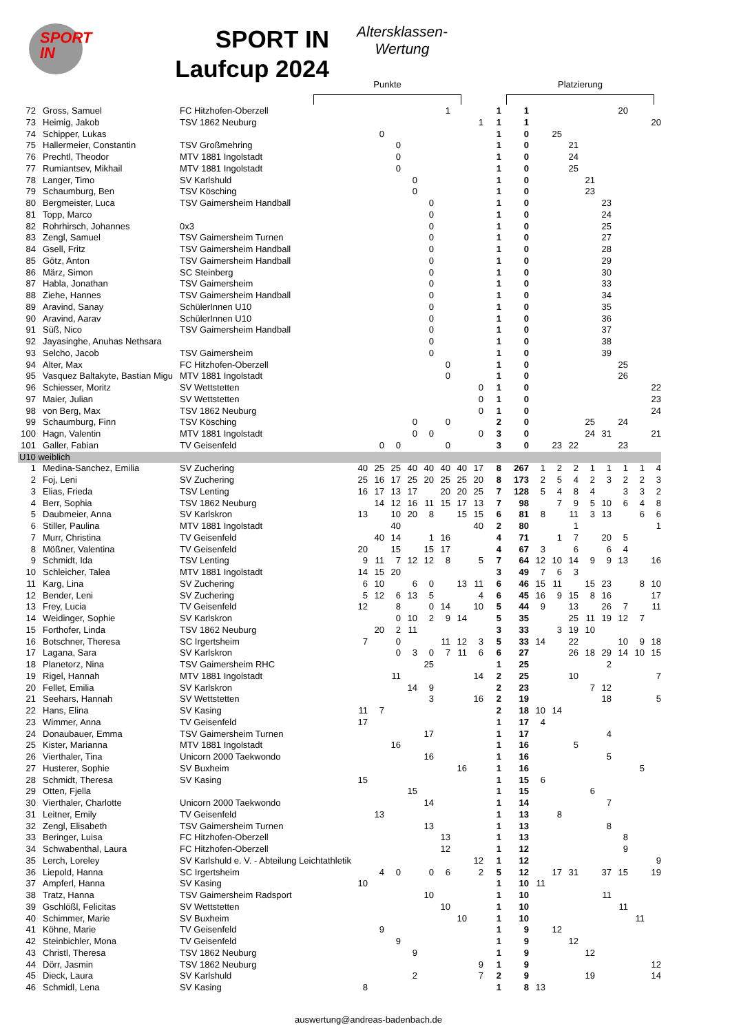SPORT
IN
SPORT IN
Laufcup 2024
Altersklassen-
Wertung
Punkte Platzierung
| 72 | Gross, Samuel | FC Hitzhofen-Oberzell | | | | | | 1 | | | 1 | 1 | | | | | | 20 | | |
| 73 | Heimig, Jakob | TSV 1862 Neuburg | | | | | | | | 1 | 1 | 1 | | | | | | | | 20 |
| 74 | Schipper, Lukas | | | 0 | | | | | | | 1 | 0 | | 25 | | | | | | |
| 75 | Hallermeier, Constantin | TSV Großmehring | | | 0 | | | | | | 1 | 0 | | | 21 | | | | | |
| 76 | Prechtl, Theodor | MTV 1881 Ingolstadt | | | 0 | | | | | | 1 | 0 | | | 24 | | | | | |
| 77 | Rumiantsev, Mikhail | MTV 1881 Ingolstadt | | | 0 | | | | | | 1 | 0 | | | 25 | | | | | |
| 78 | Langer, Timo | SV Karlshuld | | | | 0 | | | | | 1 | 0 | | | | 21 | | | | |
| 79 | Schaumburg, Ben | TSV Kösching | | | | 0 | | | | | 1 | 0 | | | | 23 | | | | |
| 80 | Bergmeister, Luca | TSV Gaimersheim Handball | | | | | 0 | | | | 1 | 0 | | | | | 23 | | | |
| 81 | Topp, Marco | | | | | | 0 | | | | 1 | 0 | | | | | 24 | | | |
| 82 | Rohrhirsch, Johannes | 0x3 | | | | | 0 | | | | 1 | 0 | | | | | 25 | | | |
| 83 | Zengl, Samuel | TSV Gaimersheim Turnen | | | | | 0 | | | | 1 | 0 | | | | | 27 | | | |
| 84 | Gsell, Fritz | TSV Gaimersheim Handball | | | | | 0 | | | | 1 | 0 | | | | | 28 | | | |
| 85 | Götz, Anton | TSV Gaimersheim Handball | | | | | 0 | | | | 1 | 0 | | | | | 29 | | | |
| 86 | März, Simon | SC Steinberg | | | | | 0 | | | | 1 | 0 | | | | | 30 | | | |
| 87 | Habla, Jonathan | TSV Gaimersheim | | | | | 0 | | | | 1 | 0 | | | | | 33 | | | |
| 88 | Ziehe, Hannes | TSV Gaimersheim Handball | | | | | 0 | | | | 1 | 0 | | | | | 34 | | | |
| 89 | Aravind, Sanay | SchülerInnen U10 | | | | | 0 | | | | 1 | 0 | | | | | 35 | | | |
| 90 | Aravind, Aarav | SchülerInnen U10 | | | | | 0 | | | | 1 | 0 | | | | | 36 | | | |
| 91 | Süß, Nico | TSV Gaimersheim Handball | | | | | 0 | | | | 1 | 0 | | | | | 37 | | | |
| 92 | Jayasinghe, Anuhas Nethsara | | | | | | 0 | | | | 1 | 0 | | | | | 38 | | | |
| 93 | Selcho, Jacob | TSV Gaimersheim | | | | | 0 | | | | 1 | 0 | | | | | 39 | | | |
| 94 | Alter, Max | FC Hitzhofen-Oberzell | | | | | | 0 | | | 1 | 0 | | | | | | 25 | | |
| 95 | Vasquez Baltakyte, Bastian Migu | MTV 1881 Ingolstadt | | | | | | 0 | | | 1 | 0 | | | | | | 26 | | |
| 96 | Schiesser, Moritz | SV Wettstetten | | | | | | | | 0 | 1 | 0 | | | | | | | | 22 |
| 97 | Maier, Julian | SV Wettstetten | | | | | | | | 0 | 1 | 0 | | | | | | | | 23 |
| 98 | von Berg, Max | TSV 1862 Neuburg | | | | | | | | 0 | 1 | 0 | | | | | | | | 24 |
| 99 | Schaumburg, Finn | TSV Kösching | | | | 0 | | 0 | | | 2 | 0 | | | | 25 | | 24 | | |
| 100 | Hagn, Valentin | MTV 1881 Ingolstadt | | | | 0 | 0 | | | 0 | 3 | 0 | | | | 24 | 31 | | | 21 |
| 101 | Galler, Fabian | TV Geisenfeld | | 0 | 0 | | | 0 | | | 3 | 0 | | 23 | 22 | | | 23 | | |
| U10 weiblich | | | | | | | | | | | | | | | | | | | | |
| 1 | Medina-Sanchez, Emilia | SV Zuchering | 40 | 25 | 25 | 40 | 40 | 40 | 40 | 17 | 8 | 267 | 1 | 2 | 2 | 1 | 1 | 1 | 1 | 4 |
| 2 | Foj, Leni | SV Zuchering | 25 | 16 | 17 | 25 | 20 | 25 | 25 | 20 | 8 | 173 | 2 | 5 | 4 | 2 | 3 | 2 | 2 | 3 |
| 3 | Elias, Frieda | TSV Lenting | 16 | 17 | 13 | 17 | | 20 | 20 | 25 | 7 | 128 | 5 | 4 | 8 | 4 | | 3 | 3 | 2 |
| 4 | Berr, Sophia | TSV 1862 Neuburg | | 14 | 12 | 16 | 11 | 15 | 17 | 13 | 7 | 98 | | 7 | 9 | 5 | 10 | 6 | 4 | 8 |
| 5 | Daubmeier, Anna | SV Karlskron | 13 | | 10 | 20 | 8 | | 15 | 15 | 6 | 81 | 8 | | 11 | 3 | 13 | | 6 | 6 |
| 6 | Stiller, Paulina | MTV 1881 Ingolstadt | | | 40 | | | | | 40 | 2 | 80 | | | 1 | | | | | 1 |
| 7 | Murr, Christina | TV Geisenfeld | | 40 | 14 | | 1 | 16 | | | 4 | 71 | | 1 | 7 | | 20 | 5 | | |
| 8 | Mößner, Valentina | TV Geisenfeld | 20 | | 15 | | 15 | 17 | | | 4 | 67 | 3 | | 6 | | 6 | 4 | | |
| 9 | Schmidt, Ida | TSV Lenting | 9 | 11 | 7 | 12 | 12 | 8 | | 5 | 7 | 64 | 12 | 10 | 14 | 9 | 9 | 13 | | 16 |
| 10 | Schleicher, Talea | MTV 1881 Ingolstadt | 14 | 15 | 20 | | | | | | 3 | 49 | 7 | 6 | 3 | | | | | |
| 11 | Karg, Lina | SV Zuchering | 6 | 10 | | 6 | 0 | | 13 | 11 | 6 | 46 | 15 | 11 | | 15 | 23 | | 8 | 10 |
| 12 | Bender, Leni | SV Zuchering | 5 | 12 | 6 | 13 | 5 | | | 4 | 6 | 45 | 16 | 9 | 15 | 8 | 16 | | | 17 |
| 13 | Frey, Lucia | TV Geisenfeld | 12 | | 8 | | 0 | 14 | | 10 | 5 | 44 | 9 | | 13 | | 26 | 7 | | 11 |
| 14 | Weidinger, Sophie | SV Karlskron | | | 0 | 10 | 2 | 9 | 14 | | 5 | 35 | | | 25 | 11 | 19 | 12 | 7 | |
| 15 | Forthofer, Linda | TSV 1862 Neuburg | | 20 | 2 | 11 | | | | | 3 | 33 | | 3 | 19 | 10 | | | | |
| 16 | Botschner, Theresa | SC Irgertsheim | 7 | | 0 | | | 11 | 12 | 3 | 5 | 33 | 14 | | 22 | | | 10 | 9 | 18 |
| 17 | Lagana, Sara | SV Karlskron | | | 0 | 3 | 0 | 7 | 11 | 6 | 6 | 27 | | | 26 | 18 | 29 | 14 | 10 | 15 |
| 18 | Planetorz, Nina | TSV Gaimersheim RHC | | | | | 25 | | | | 1 | 25 | | | | | 2 | | | |
| 19 | Rigel, Hannah | MTV 1881 Ingolstadt | | | 11 | | | | | 14 | 2 | 25 | | | 10 | | | | | 7 |
| 20 | Fellet, Emilia | SV Karlskron | | | | 14 | 9 | | | | 2 | 23 | | | | 7 | 12 | | | |
| 21 | Seehars, Hannah | SV Wettstetten | | | | | 3 | | | 16 | 2 | 19 | | | | | 18 | | | 5 |
| 22 | Hans, Elina | SV Kasing | 11 | 7 | | | | | | | 2 | 18 | 10 | 14 | | | | | | |
| 23 | Wimmer, Anna | TV Geisenfeld | 17 | | | | | | | | 1 | 17 | 4 | | | | | | | |
| 24 | Donaubauer, Emma | TSV Gaimersheim Turnen | | | | | 17 | | | | 1 | 17 | | | | | 4 | | | |
| 25 | Kister, Marianna | MTV 1881 Ingolstadt | | | 16 | | | | | | 1 | 16 | | | 5 | | | | | |
| 26 | Vierthaler, Tina | Unicorn 2000 Taekwondo | | | | | 16 | | | | 1 | 16 | | | | | 5 | | | |
| 27 | Husterer, Sophie | SV Buxheim | | | | | | | 16 | | 1 | 16 | | | | | | | 5 | |
| 28 | Schmidt, Theresa | SV Kasing | 15 | | | | | | | | 1 | 15 | 6 | | | | | | | |
| 29 | Otten, Fjella | | | | | 15 | | | | | 1 | 15 | | | | 6 | | | | |
| 30 | Vierthaler, Charlotte | Unicorn 2000 Taekwondo | | | | | 14 | | | | 1 | 14 | | | | | 7 | | | |
| 31 | Leitner, Emily | TV Geisenfeld | | 13 | | | | | | | 1 | 13 | | 8 | | | | | | |
| 32 | Zengl, Elisabeth | TSV Gaimersheim Turnen | | | | | 13 | | | | 1 | 13 | | | | | 8 | | | |
| 33 | Beringer, Luisa | FC Hitzhofen-Oberzell | | | | | | 13 | | | 1 | 13 | | | | | | 8 | | |
| 34 | Schwabenthal, Laura | FC Hitzhofen-Oberzell | | | | | | 12 | | | 1 | 12 | | | | | | 9 | | |
| 35 | Lerch, Loreley | SV Karlshuld e. V. - Abteilung Leichtathletik | | | | | | | | 12 | 1 | 12 | | | | | | | | 9 |
| 36 | Liepold, Hanna | SC Irgertsheim | | 4 | 0 | | 0 | 6 | | 2 | 5 | 12 | | 17 | 31 | | 37 | 15 | | 19 |
| 37 | Ampferl, Hanna | SV Kasing | 10 | | | | | | | | 1 | 10 | 11 | | | | | | | |
| 38 | Tratz, Hanna | TSV Gaimersheim Radsport | | | | | 10 | | | | 1 | 10 | | | | | 11 | | | |
| 39 | Gschlößl, Felicitas | SV Wettstetten | | | | | | 10 | | | 1 | 10 | | | | | | 11 | | |
| 40 | Schimmer, Marie | SV Buxheim | | | | | | | 10 | | 1 | 10 | | | | | | | 11 | |
| 41 | Köhne, Marie | TV Geisenfeld | | 9 | | | | | | | 1 | 9 | | 12 | | | | | | |
| 42 | Steinbichler, Mona | TV Geisenfeld | | | 9 | | | | | | 1 | 9 | | | 12 | | | | | |
| 43 | Christl, Theresa | TSV 1862 Neuburg | | | | 9 | | | | | 1 | 9 | | | | 12 | | | | |
| 44 | Dörr, Jasmin | TSV 1862 Neuburg | | | | | | | | 9 | 1 | 9 | | | | | | | | 12 |
| 45 | Dieck, Laura | SV Karlshuld | | | | 2 | | | | 7 | 2 | 9 | | | | 19 | | | | 14 |
| 46 | Schmidl, Lena | SV Kasing | 8 | | | | | | | | 1 | 8 | 13 | | | | | | | |
auswertung@andreas-badenbach.de